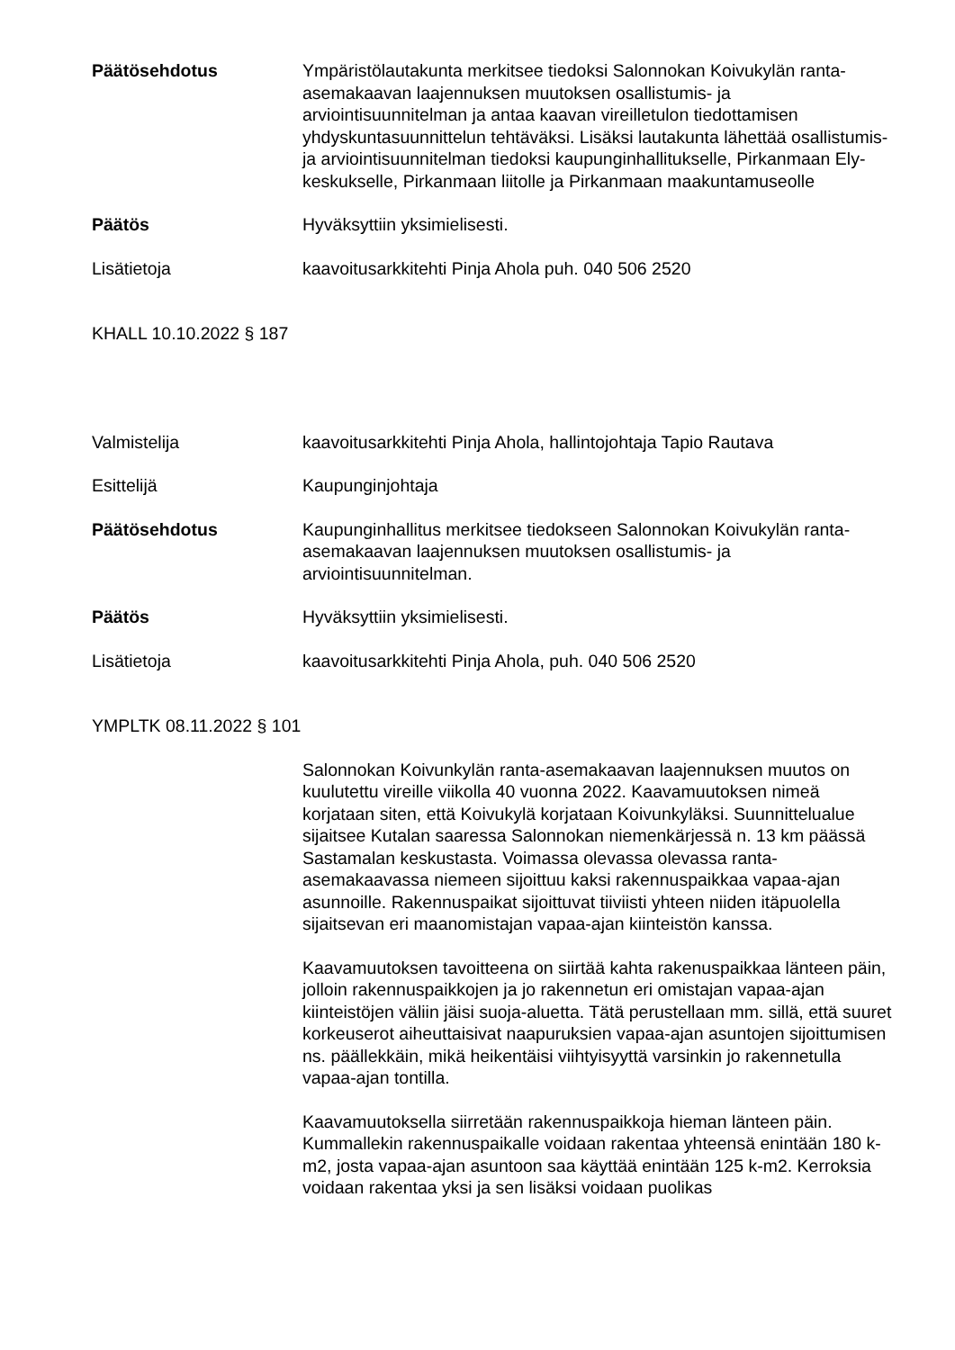Päätösehdotus Ympäristölautakunta merkitsee tiedoksi Salonnokan Koivukylän ranta-asemakaavan laajennuksen muutoksen osallistumis- ja arviointisuunnitelman ja antaa kaavan vireilletulon tiedottamisen yhdyskuntasuunnittelun tehtäväksi. Lisäksi lautakunta lähettää osallistumis- ja arviointisuunnitelman tiedoksi kaupunginhallitukselle, Pirkanmaan Ely-keskukselle, Pirkanmaan liitolle ja Pirkanmaan maakuntamuseolle
Päätös Hyväksyttiin yksimielisesti.
Lisätietoja kaavoitusarkkitehti Pinja Ahola puh. 040 506 2520
KHALL 10.10.2022 § 187
Valmistelija kaavoitusarkkitehti Pinja Ahola, hallintojohtaja Tapio Rautava
Esittelijä Kaupunginjohtaja
Päätösehdotus Kaupunginhallitus merkitsee tiedokseen Salonnokan Koivukylän ranta-asemakaavan laajennuksen muutoksen osallistumis- ja arviointisuunnitelman.
Päätös Hyväksyttiin yksimielisesti.
Lisätietoja kaavoitusarkkitehti Pinja Ahola, puh. 040 506 2520
YMPLTK 08.11.2022 § 101
Salonnokan Koivunkylän ranta-asemakaavan laajennuksen muutos on kuulutettu vireille viikolla 40 vuonna 2022. Kaavamuutoksen nimeä korjataan siten, että Koivukylä korjataan Koivunkyläksi. Suunnittelualue sijaitsee Kutalan saaressa Salonnokan niemenkärjessä n. 13 km päässä Sastamalan keskustasta. Voimassa olevassa olevassa ranta-asemakaavassa niemeen sijoittuu kaksi rakennuspaikkaa vapaa-ajan asunnoille. Rakennuspaikat sijoittuvat tiiviisti yhteen niiden itäpuolella sijaitsevan eri maanomistajan vapaa-ajan kiinteistön kanssa.
Kaavamuutoksen tavoitteena on siirtää kahta rakenuspaikkaa länteen päin, jolloin rakennuspaikkojen ja jo rakennetun eri omistajan vapaa-ajan kiinteistöjen väliin jäisi suoja-aluetta. Tätä perustellaan mm. sillä, että suuret korkeuserot aiheuttaisivat naapuruksien vapaa-ajan asuntojen sijoittumisen ns. päällekkäin, mikä heikentäisi viihtyisyyttä varsinkin jo rakennetulla vapaa-ajan tontilla.
Kaavamuutoksella siirretään rakennuspaikkoja hieman länteen päin. Kummallekin rakennuspaikalle voidaan rakentaa yhteensä enintään 180 k-m2, josta vapaa-ajan asuntoon saa käyttää enintään 125 k-m2. Kerroksia voidaan rakentaa yksi ja sen lisäksi voidaan puolikas